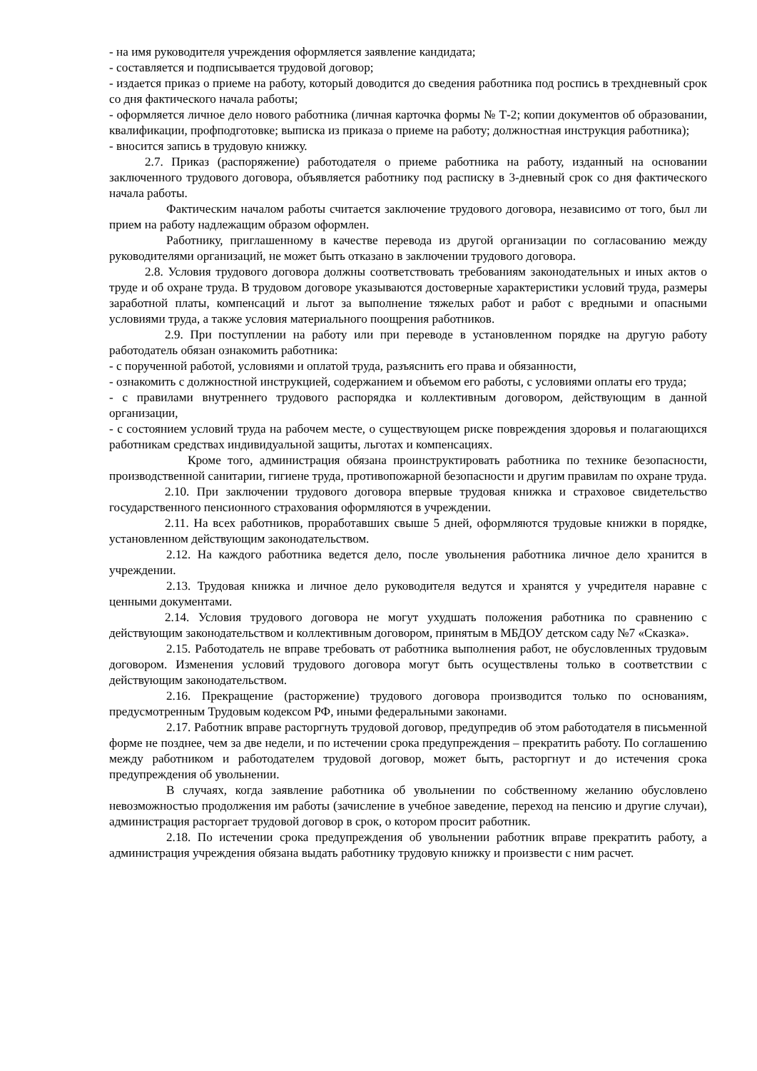- на имя руководителя учреждения оформляется заявление кандидата;
- составляется и подписывается трудовой договор;
- издается приказ о приеме на работу, который доводится до сведения работника под роспись в трехдневный срок со дня фактического начала работы;
- оформляется личное дело нового работника (личная карточка формы № Т-2; копии документов об образовании, квалификации, профподготовке; выписка из приказа о приеме на работу; должностная инструкция работника);
- вносится запись в трудовую книжку.
2.7. Приказ (распоряжение) работодателя о приеме работника на работу, изданный на основании заключенного трудового договора, объявляется работнику под расписку в 3-дневный срок со дня фактического начала работы.
Фактическим началом работы считается заключение трудового договора, независимо от того, был ли прием на работу надлежащим образом оформлен.
Работнику, приглашенному в качестве перевода из другой организации по согласованию между руководителями организаций, не может быть отказано в заключении трудового договора.
2.8. Условия трудового договора должны соответствовать требованиям законодательных и иных актов о труде и об охране труда. В трудовом договоре указываются достоверные характеристики условий труда, размеры заработной платы, компенсаций и льгот за выполнение тяжелых работ и работ с вредными и опасными условиями труда, а также условия материального поощрения работников.
2.9. При поступлении на работу или при переводе в установленном порядке на другую работу работодатель обязан ознакомить работника:
- с порученной работой, условиями и оплатой труда, разъяснить его права и обязанности,
- ознакомить с должностной инструкцией, содержанием и объемом его работы, с условиями оплаты его труда;
- с правилами внутреннего трудового распорядка и коллективным договором, действующим в данной организации,
- с состоянием условий труда на рабочем месте, о существующем риске повреждения здоровья и полагающихся работникам средствах индивидуальной защиты, льготах и компенсациях.
Кроме того, администрация обязана проинструктировать работника по технике безопасности, производственной санитарии, гигиене труда, противопожарной безопасности и другим правилам по охране труда.
2.10. При заключении трудового договора впервые трудовая книжка и страховое свидетельство государственного пенсионного страхования оформляются в учреждении.
2.11. На всех работников, проработавших свыше 5 дней, оформляются трудовые книжки в порядке, установленном действующим законодательством.
2.12. На каждого работника ведется дело, после увольнения работника личное дело хранится в учреждении.
2.13. Трудовая книжка и личное дело руководителя ведутся и хранятся у учредителя наравне с ценными документами.
2.14. Условия трудового договора не могут ухудшать положения работника по сравнению с действующим законодательством и коллективным договором, принятым в МБДОУ детском саду №7 «Сказка».
2.15. Работодатель не вправе требовать от работника выполнения работ, не обусловленных трудовым договором. Изменения условий трудового договора могут быть осуществлены только в соответствии с действующим законодательством.
2.16. Прекращение (расторжение) трудового договора производится только по основаниям, предусмотренным Трудовым кодексом РФ, иными федеральными законами.
2.17. Работник вправе расторгнуть трудовой договор, предупредив об этом работодателя в письменной форме не позднее, чем за две недели, и по истечении срока предупреждения – прекратить работу. По соглашению между работником и работодателем трудовой договор, может быть, расторгнут и до истечения срока предупреждения об увольнении.
В случаях, когда заявление работника об увольнении по собственному желанию обусловлено невозможностью продолжения им работы (зачисление в учебное заведение, переход на пенсию и другие случаи), администрация расторгает трудовой договор в срок, о котором просит работник.
2.18. По истечении срока предупреждения об увольнении работник вправе прекратить работу, а администрация учреждения обязана выдать работнику трудовую книжку и произвести с ним расчет.